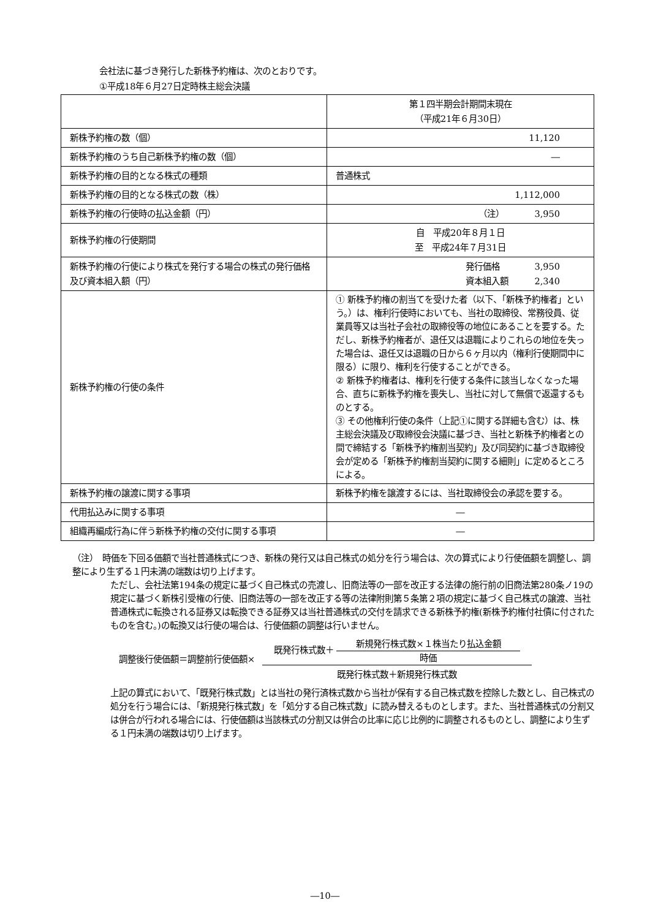会社法に基づき発行した新株予約権は、次のとおりです。
①平成18年６月27日定時株主総会決議
| | 第１四半期会計期間末現在 （平成21年６月30日） |
| --- | --- |
| 新株予約権の数（個） | 11,120 |
| 新株予約権のうち自己新株予約権の数（個） | ― |
| 新株予約権の目的となる株式の種類 | 普通株式 |
| 新株予約権の目的となる株式の数（株） | 1,112,000 |
| 新株予約権の行使時の払込金額（円） | （注） 3,950 |
| 新株予約権の行使期間 | 自 平成20年８月１日 至 平成24年７月31日 |
| 新株予約権の行使により株式を発行する場合の株式の発行価格及び資本組入額（円） | 発行価格 3,950 資本組入額 2,340 |
| 新株予約権の行使の条件 | ① 新株予約権の割当てを受けた者（以下、「新株予約権者」という。）は、権利行使時においても、当社の取締役、常務役員、従業員等又は当社子会社の取締役等の地位にあることを要する。ただし、新株予約権者が、退任又は退職によりこれらの地位を失った場合は、退任又は退職の日から６ヶ月以内（権利行使期間中に限る）に限り、権利を行使することができる。 ② 新株予約権者は、権利を行使する条件に該当しなくなった場合、直ちに新株予約権を喪失し、当社に対して無償で返還するものとする。 ③ その他権利行使の条件（上記①に関する詳細も含む）は、株主総会決議及び取締役会決議に基づき、当社と新株予約権者との間で締結する「新株予約権割当契約」及び同契約に基づき取締役会が定める「新株予約権割当契約に関する細則」に定めるところによる。 |
| 新株予約権の譲渡に関する事項 | 新株予約権を譲渡するには、当社取締役会の承認を要する。 |
| 代用払込みに関する事項 | ― |
| 組織再編成行為に伴う新株予約権の交付に関する事項 | ― |
（注）　時価を下回る価額で当社普通株式につき、新株の発行又は自己株式の処分を行う場合は、次の算式により行使価額を調整し、調整により生ずる１円未満の端数は切り上げます。
ただし、会社法第194条の規定に基づく自己株式の売渡し、旧商法等の一部を改正する法律の施行前の旧商法第280条ノ19の規定に基づく新株引受権の行使、旧商法等の一部を改正する等の法律附則第５条第２項の規定に基づく自己株式の譲渡、当社普通株式に転換される証券又は転換できる証券又は当社普通株式の交付を請求できる新株予約権(新株予約権付社債に付されたものを含む。)の転換又は行使の場合は、行使価額の調整は行いません。
調整後行使価額＝調整前行使価額× 既発行株式数＋ 新規発行株式数×１株当たり払込金額
時価
既発行株式数＋新規発行株式数
上記の算式において、「既発行株式数」とは当社の発行済株式数から当社が保有する自己株式数を控除した数とし、自己株式の処分を行う場合には、「新規発行株式数」を「処分する自己株式数」に読み替えるものとします。また、当社普通株式の分割又は併合が行われる場合には、行使価額は当該株式の分割又は併合の比率に応じ比例的に調整されるものとし、調整により生ずる１円未満の端数は切り上げます。
―10―